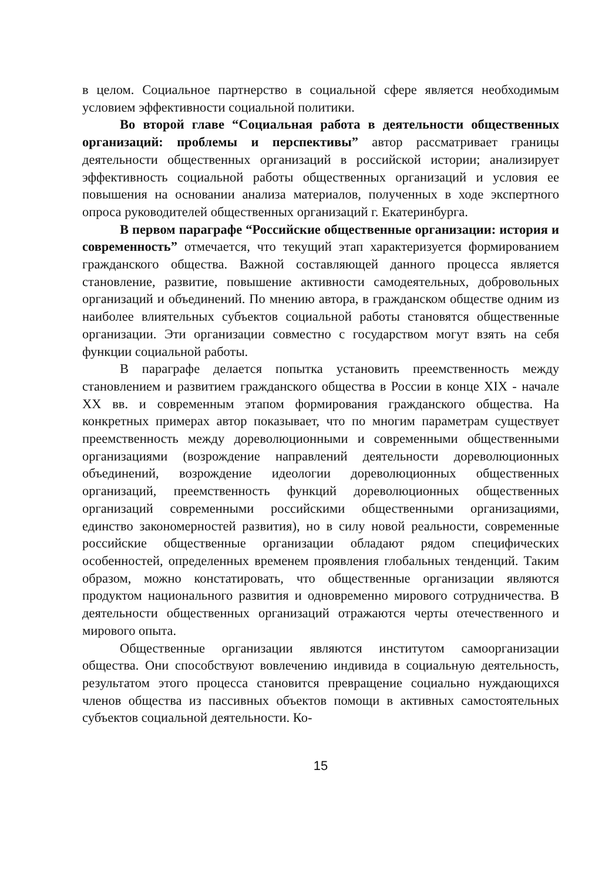в целом. Социальное партнерство в социальной сфере является необходимым условием эффективности социальной политики.
Во второй главе “Социальная работа в деятельности общественных организаций: проблемы и перспективы” автор рассматривает границы деятельности общественных организаций в российской истории; анализирует эффективность социальной работы общественных организаций и условия ее повышения на основании анализа материалов, полученных в ходе экспертного опроса руководителей общественных организаций г. Екатеринбурга.
В первом параграфе “Российские общественные организации: история и современность” отмечается, что текущий этап характеризуется формированием гражданского общества. Важной составляющей данного процесса является становление, развитие, повышение активности самодеятельных, добровольных организаций и объединений. По мнению автора, в гражданском обществе одним из наиболее влиятельных субъектов социальной работы становятся общественные организации. Эти организации совместно с государством могут взять на себя функции социальной работы.
В параграфе делается попытка установить преемственность между становлением и развитием гражданского общества в России в конце XIX - начале XX вв. и современным этапом формирования гражданского общества. На конкретных примерах автор показывает, что по многим параметрам существует преемственность между дореволюционными и современными общественными организациями (возрождение направлений деятельности дореволюционных объединений, возрождение идеологии дореволюционных общественных организаций, преемственность функций дореволюционных общественных организаций современными российскими общественными организациями, единство закономерностей развития), но в силу новой реальности, современные российские общественные организации обладают рядом специфических особенностей, определенных временем проявления глобальных тенденций. Таким образом, можно констатировать, что общественные организации являются продуктом национального развития и одновременно мирового сотрудничества. В деятельности общественных организаций отражаются черты отечественного и мирового опыта.
Общественные организации являются институтом самоорганизации общества. Они способствуют вовлечению индивида в социальную деятельность, результатом этого процесса становится превращение социально нуждающихся членов общества из пассивных объектов помощи в активных самостоятельных субъектов социальной деятельности. Ко-
15